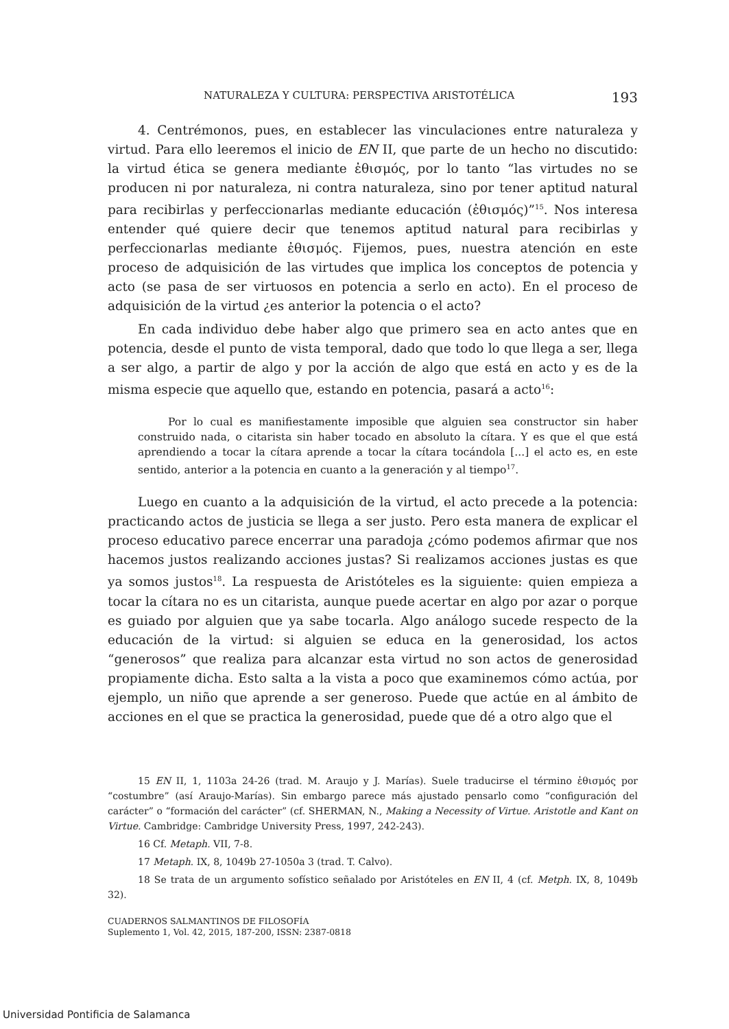NATURALEZA Y CULTURA: PERSPECTIVA ARISTOTÉLICA 193
4. Centrémonos, pues, en establecer las vinculaciones entre naturaleza y virtud. Para ello leeremos el inicio de EN II, que parte de un hecho no discutido: la virtud ética se genera mediante ἐθισμός, por lo tanto “las virtudes no se producen ni por naturaleza, ni contra naturaleza, sino por tener aptitud natural para recibirlas y perfeccionarlas mediante educación (ἐθισμός)”<sup>15</sup>. Nos interesa entender qué quiere decir que tenemos aptitud natural para recibirlas y perfeccionarlas mediante ἐθισμός. Fijemos, pues, nuestra atención en este proceso de adquisición de las virtudes que implica los conceptos de potencia y acto (se pasa de ser virtuosos en potencia a serlo en acto). En el proceso de adquisición de la virtud ¿es anterior la potencia o el acto?
En cada individuo debe haber algo que primero sea en acto antes que en potencia, desde el punto de vista temporal, dado que todo lo que llega a ser, llega a ser algo, a partir de algo y por la acción de algo que está en acto y es de la misma especie que aquello que, estando en potencia, pasará a acto<sup>16</sup>:
Por lo cual es manifiestamente imposible que alguien sea constructor sin haber construido nada, o citarista sin haber tocado en absoluto la cítara. Y es que el que está aprendiendo a tocar la cítara aprende a tocar la cítara tocándola [...] el acto es, en este sentido, anterior a la potencia en cuanto a la generación y al tiempo<sup>17</sup>.
Luego en cuanto a la adquisición de la virtud, el acto precede a la potencia: practicando actos de justicia se llega a ser justo. Pero esta manera de explicar el proceso educativo parece encerrar una paradoja ¿cómo podemos afirmar que nos hacemos justos realizando acciones justas? Si realizamos acciones justas es que ya somos justos<sup>18</sup>. La respuesta de Aristóteles es la siguiente: quien empieza a tocar la cítara no es un citarista, aunque puede acertar en algo por azar o porque es guiado por alguien que ya sabe tocarla. Algo análogo sucede respecto de la educación de la virtud: si alguien se educa en la generosidad, los actos “generosos” que realiza para alcanzar esta virtud no son actos de generosidad propiamente dicha. Esto salta a la vista a poco que examinemos cómo actúa, por ejemplo, un niño que aprende a ser generoso. Puede que actúe en al ámbito de acciones en el que se practica la generosidad, puede que dé a otro algo que el
15 EN II, 1, 1103a 24-26 (trad. M. Araujo y J. Marías). Suele traducirse el término ἐθισμός por “costumbre” (así Araujo-Marías). Sin embargo parece más ajustado pensarlo como “configuración del carácter” o “formación del carácter” (cf. SHERMAN, N., Making a Necessity of Virtue. Aristotle and Kant on Virtue. Cambridge: Cambridge University Press, 1997, 242-243).
16 Cf. Metaph. VII, 7-8.
17 Metaph. IX, 8, 1049b 27-1050a 3 (trad. T. Calvo).
18 Se trata de un argumento sofístico señalado por Aristóteles en EN II, 4 (cf. Metph. IX, 8, 1049b 32).
CUADERNOS SALMANTINOS DE FILOSOFÍA
Suplemento 1, Vol. 42, 2015, 187-200, ISSN: 2387-0818
Universidad Pontificia de Salamanca